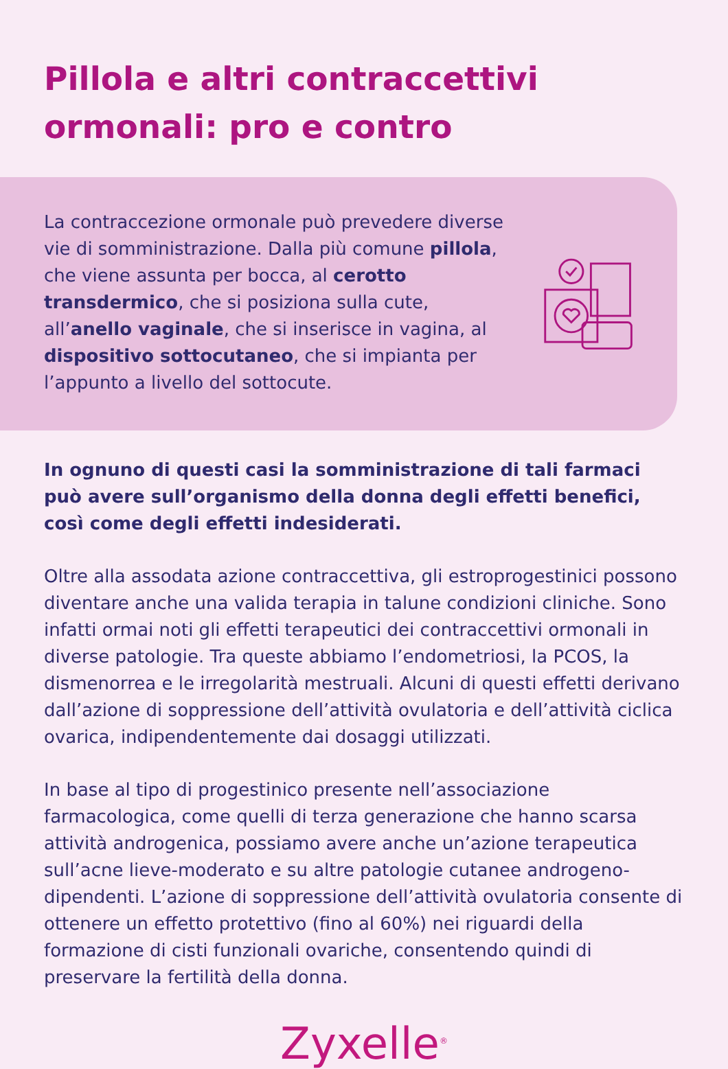Pillola e altri contraccettivi ormonali: pro e contro
La contraccezione ormonale può prevedere diverse vie di somministrazione. Dalla più comune pillola, che viene assunta per bocca, al cerotto transdermico, che si posiziona sulla cute, all’anello vaginale, che si inserisce in vagina, al dispositivo sottocutaneo, che si impianta per l’appunto a livello del sottocute.
In ognuno di questi casi la somministrazione di tali farmaci può avere sull’organismo della donna degli effetti benefici, così come degli effetti indesiderati.
Oltre alla assodata azione contraccettiva, gli estroprogestinici possono diventare anche una valida terapia in talune condizioni cliniche. Sono infatti ormai noti gli effetti terapeutici dei contraccettivi ormonali in diverse patologie. Tra queste abbiamo l’endometriosi, la PCOS, la dismenorrea e le irregolarità mestruali. Alcuni di questi effetti derivano dall’azione di soppressione dell’attività ovulatoria e dell’attività ciclica ovarica, indipendentemente dai dosaggi utilizzati.
In base al tipo di progestinico presente nell’associazione farmacologica, come quelli di terza generazione che hanno scarsa attività androgenica, possiamo avere anche un’azione terapeutica sull’acne lieve-moderato e su altre patologie cutanee androgeno-dipendenti. L’azione di soppressione dell’attività ovulatoria consente di ottenere un effetto protettivo (fino al 60%) nei riguardi della formazione di cisti funzionali ovariche, consentendo quindi di preservare la fertilità della donna.
Zyxelle<sup>®</sup>